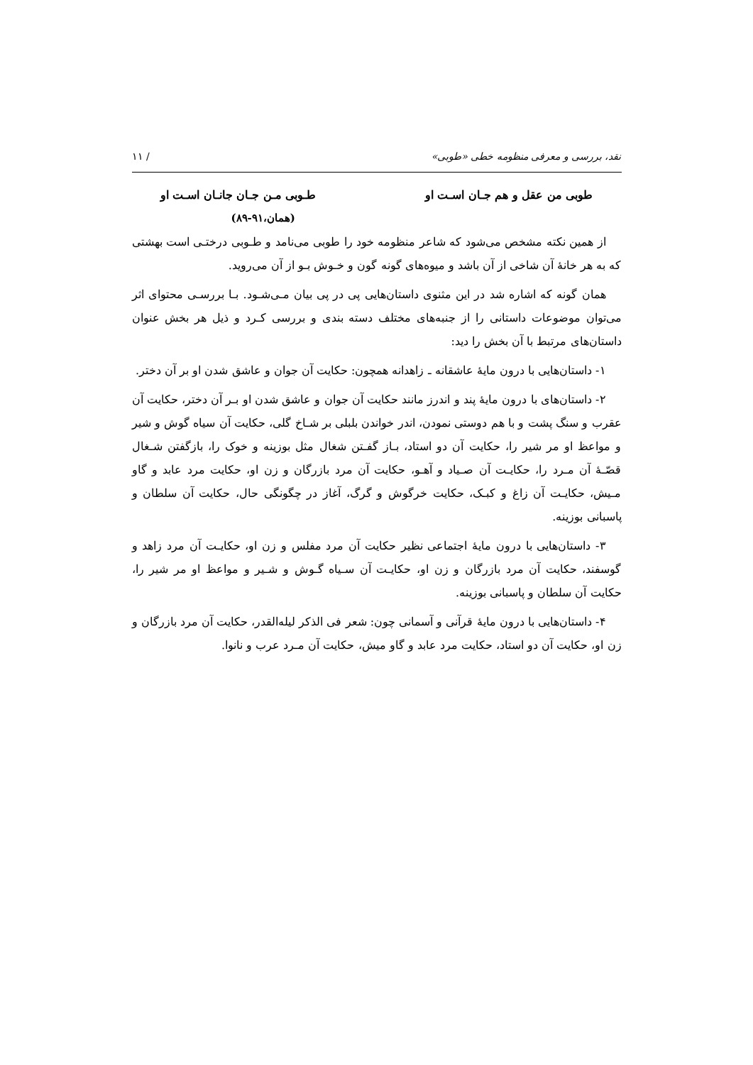نقد، بررسی و معرفی منظومه خطی «طوبی» / ١١
طوبی من عقل و هم جـان اسـت او طـوبی مـن جـان جانـان اسـت او
(همان،٩١-٨٩)
از همین نکته مشخص می‌شود که شاعر منظومه خود را طوبی می‌نامد و طـوبی درختـی است بهشتی که به هر خانۀ آن شاخی از آن باشد و میوه‌های گونه گون و خـوش بـو از آن می‌روید.
همان گونه که اشاره شد در این مثنوی داستان‌هایی پی در پی بیان مـی‌شـود. بـا بررسـی محتوای اثر می‌توان موضوعات داستانی را از جنبه‌های مختلف دسته بندی و بررسی کـرد و ذیل هر بخش عنوان داستان‌های مرتبط با آن بخش را دید:
١- داستان‌هایی با درون مایۀ عاشقانه ـ زاهدانه همچون: حکایت آن جوان و عاشق شدن او بر آن دختر.
٢- داستان‌های با درون مایۀ پند و اندرز مانند حکایت آن جوان و عاشق شدن او بـر آن دختر، حکایت آن عقرب و سنگ پشت و با هم دوستی نمودن، اندر خواندن بلبلی بر شـاخ گلی، حکایت آن سیاه گوش و شیر و مواعظ او مر شیر را، حکایت آن دو استاد، بـاز گفـتن شغال مثل بوزینه و خوک را، بازگفتن شـغال قصّـۀ آن مـرد را، حکایـت آن صـیاد و آهـو، حکایت آن مرد بازرگان و زن او، حکایت مرد عابد و گاو مـیش، حکایـت آن زاغ و کبـک، حکایت خرگوش و گرگ، آغاز در چگونگی حال، حکایت آن سلطان و پاسبانی بوزینه.
٣- داستان‌هایی با درون مایۀ اجتماعی نظیر حکایت آن مرد مفلس و زن او، حکایـت آن مرد زاهد و گوسفند، حکایت آن مرد بازرگان و زن او، حکایـت آن سـیاه گـوش و شـیر و مواعظ او مر شیر را، حکایت آن سلطان و پاسبانی بوزینه.
۴- داستان‌هایی با درون مایۀ قرآنی و آسمانی چون: شعر فی الذکر لیله‌القدر، حکایت آن مرد بازرگان و زن او، حکایت آن دو استاد، حکایت مرد عابد و گاو میش، حکایت آن مـرد عرب و نانوا.